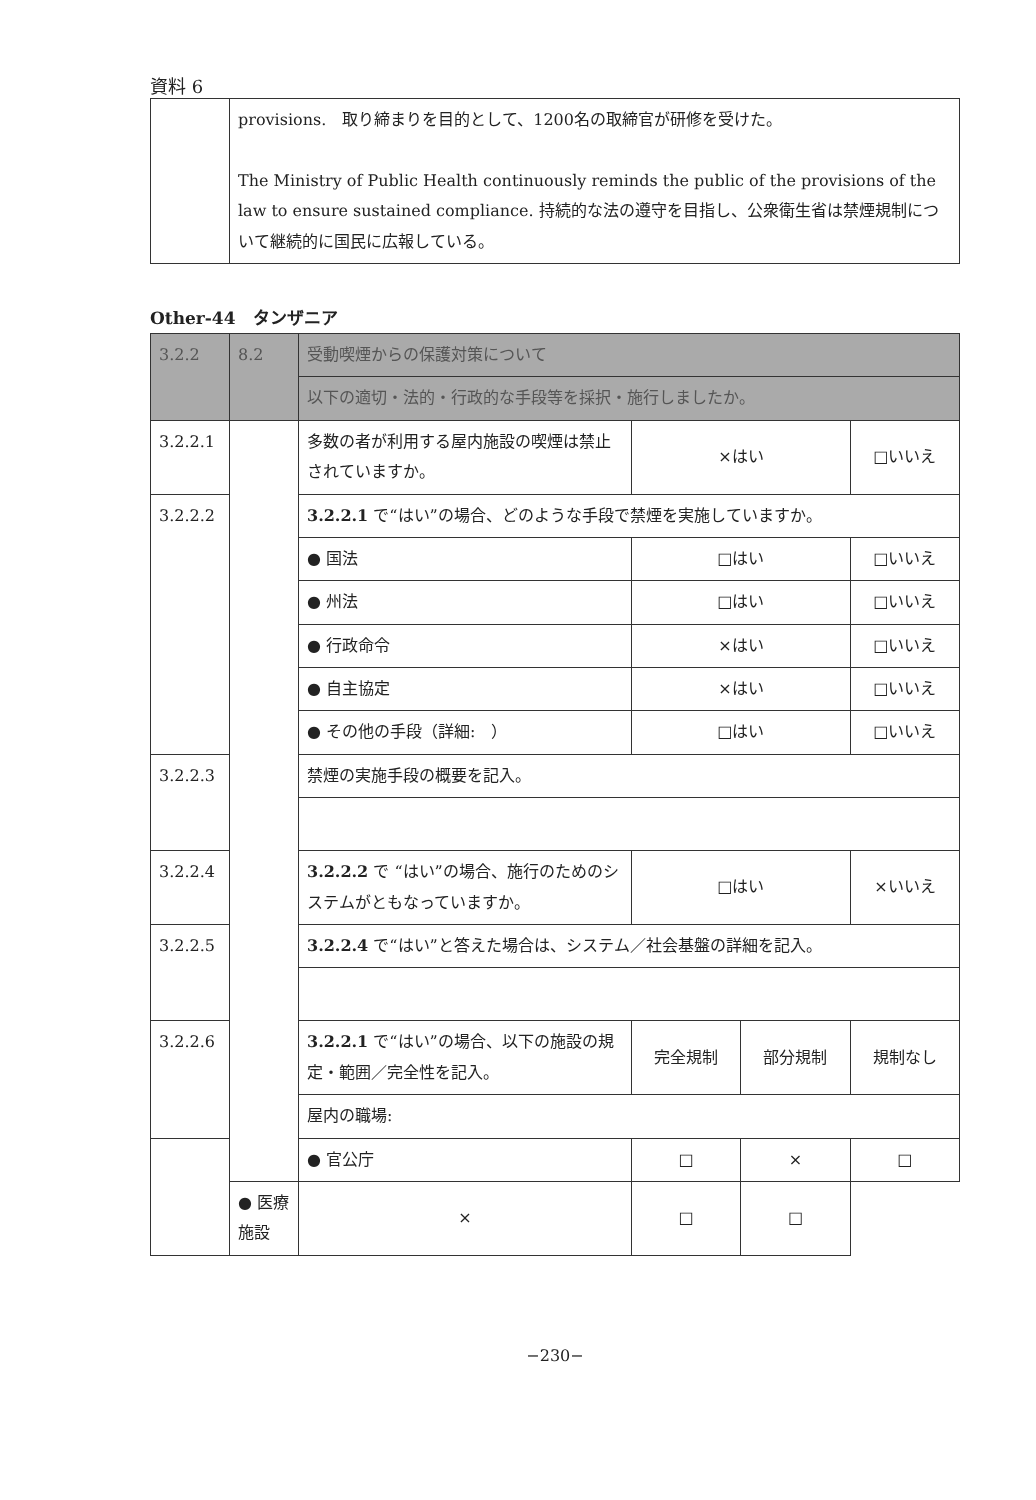資料 6
| | provisions. 取り締まりを目的として、1200名の取締官が研修を受けた。 The Ministry of Public Health continuously reminds the public of the provisions of the law to ensure sustained compliance. 持続的な法の遵守を目指し、公衆衛生省は禁煙規制について継続的に国民に広報している。 |
Other-44　タンザニア
| 3.2.2 | 8.2 | 受動喫煙からの保護対策について | | | |
| | | 以下の適切・法的・行政的な手段等を採択・施行しましたか。 | | | |
| 3.2.2.1 | | 多数の者が利用する屋内施設の喫煙は禁止されていますか。 | ×はい | | □いいえ |
| 3.2.2.2 | | 3.2.2.1 で“はい”の場合、どのような手段で禁煙を実施していますか。 | | | |
| | | ● 国法 | □はい | | □いいえ |
| | | ● 州法 | □はい | | □いいえ |
| | | ● 行政命令 | ×はい | | □いいえ |
| | | ● 自主協定 | ×はい | | □いいえ |
| | | ● その他の手段（詳細: ） | □はい | | □いいえ |
| 3.2.2.3 | | 禁煙の実施手段の概要を記入。 | | | |
| 3.2.2.4 | | 3.2.2.2 で “はい”の場合、施行のためのシステムがともなっていますか。 | □はい | | ×いいえ |
| 3.2.2.5 | | 3.2.2.4 で“はい”と答えた場合は、システム／社会基盤の詳細を記入。 | | | |
| 3.2.2.6 | | 3.2.2.1 で“はい”の場合、以下の施設の規定・範囲／完全性を記入。 | 完全規制 | 部分規制 | 規制なし |
| | | 屋内の職場: | | | |
| | | ● 官公庁 | □ | × | □ |
| | ● 医療施設 | × | □ | □ | |
−230−